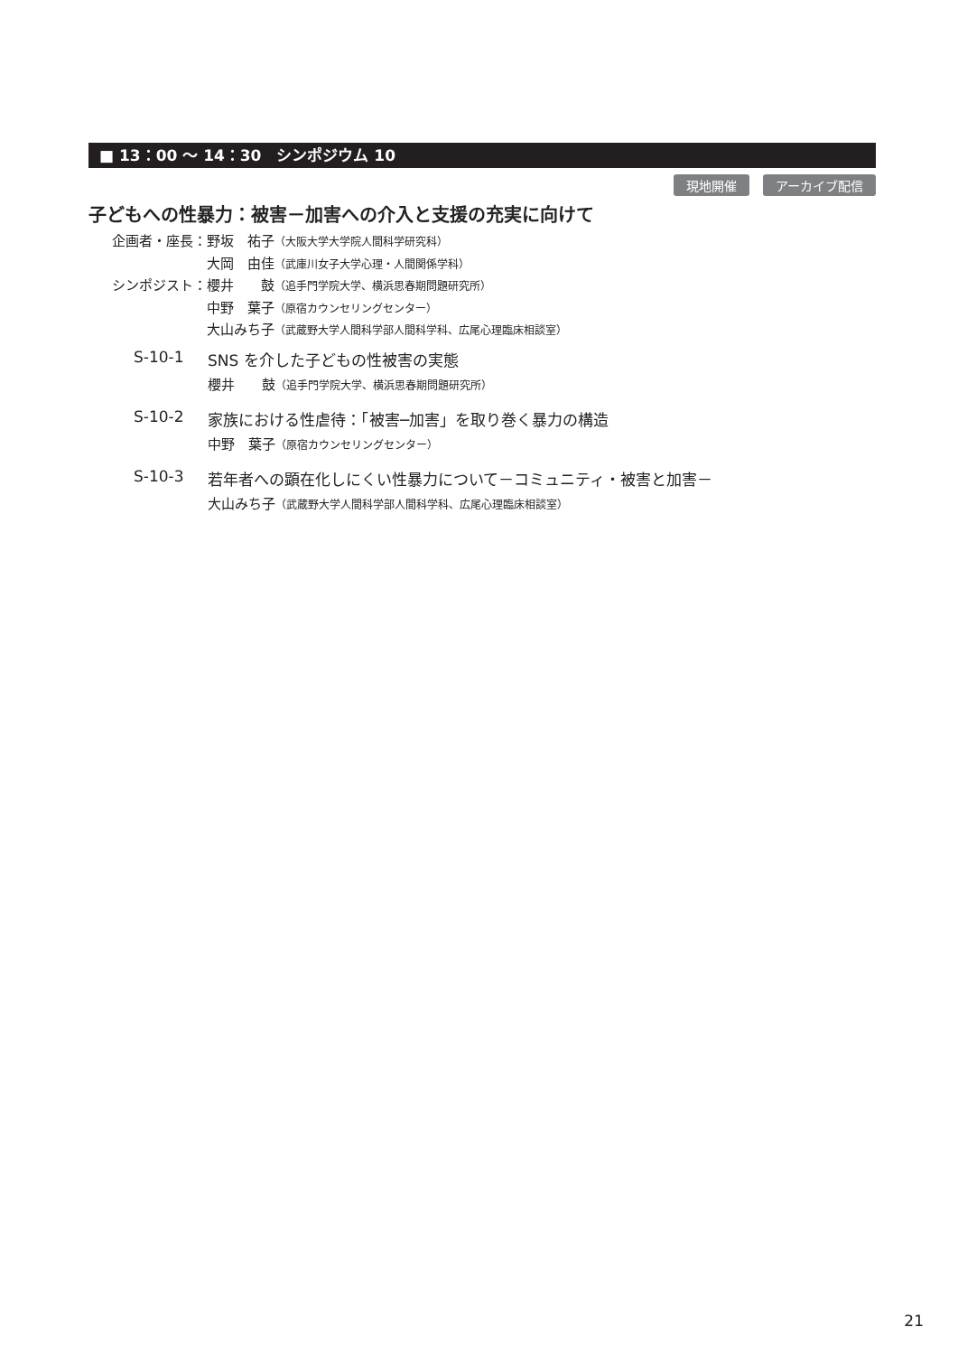■ 13：00 ～ 14：30　シンポジウム 10
現地開催 アーカイブ配信
子どもへの性暴力：被害－加害への介入と支援の充実に向けて
| 企画者・座長： | 野坂 祐子 （大阪大学大学院人間科学研究科） |
| | 大岡 由佳 （武庫川女子大学心理・人間関係学科） |
| シンポジスト： | 櫻井 鼓 （追手門学院大学、横浜思春期問題研究所） |
| | 中野 葉子 （原宿カウンセリングセンター） |
| | 大山みち子 （武蔵野大学人間科学部人間科学科、広尾心理臨床相談室） |
S-10-1 SNS を介した子どもの性被害の実態
櫻井　　鼓（追手門学院大学、横浜思春期問題研究所）
S-10-2 家族における性虐待：「被害─加害」を取り巻く暴力の構造
中野　葉子（原宿カウンセリングセンター）
S-10-3 若年者への顕在化しにくい性暴力について－コミュニティ・被害と加害－
大山みち子（武蔵野大学人間科学部人間科学科、広尾心理臨床相談室）
21